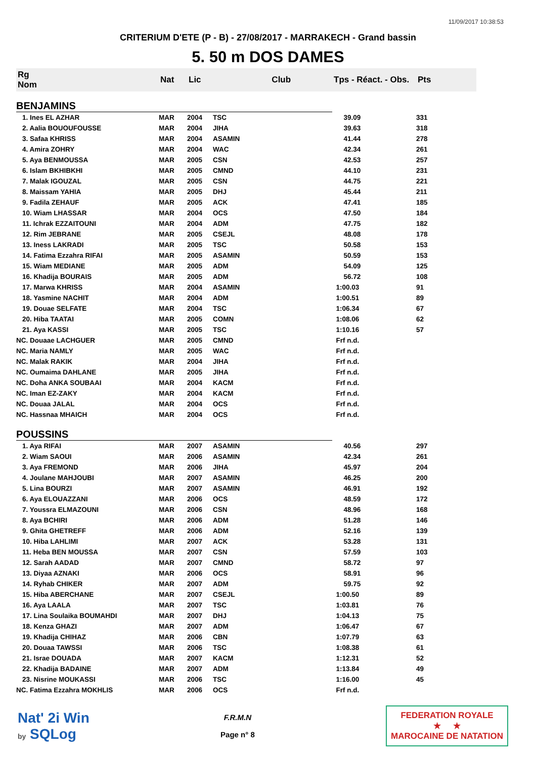11/09/2017 10:38:53
CRITERIUM D'ETE (P - B) - 27/08/2017 - MARRAKECH - Grand bassin
5. 50 m DOS DAMES
| Rg Nom | | Nat | Lic | Club | Tps - Réact. - Obs. | Pts |
| --- | --- | --- | --- | --- | --- | --- |
| BENJAMINS | | | | | | |
| 1. Ines EL AZHAR | | MAR | 2004 | TSC | 39.09 | 331 |
| 2. Aalia BOUOUFOUSSE | | MAR | 2004 | JIHA | 39.63 | 318 |
| 3. Safaa KHRISS | | MAR | 2004 | ASAMIN | 41.44 | 278 |
| 4. Amira ZOHRY | | MAR | 2004 | WAC | 42.34 | 261 |
| 5. Aya BENMOUSSA | | MAR | 2005 | CSN | 42.53 | 257 |
| 6. Islam BKHIBKHI | | MAR | 2005 | CMND | 44.10 | 231 |
| 7. Malak IGOUZAL | | MAR | 2005 | CSN | 44.75 | 221 |
| 8. Maissam YAHIA | | MAR | 2005 | DHJ | 45.44 | 211 |
| 9. Fadila ZEHAUF | | MAR | 2005 | ACK | 47.41 | 185 |
| 10. Wiam LHASSAR | | MAR | 2004 | OCS | 47.50 | 184 |
| 11. Ichrak EZZAITOUNI | | MAR | 2004 | ADM | 47.75 | 182 |
| 12. Rim JEBRANE | | MAR | 2005 | CSEJL | 48.08 | 178 |
| 13. Iness LAKRADI | | MAR | 2005 | TSC | 50.58 | 153 |
| 14. Fatima Ezzahra RIFAI | | MAR | 2005 | ASAMIN | 50.59 | 153 |
| 15. Wiam MEDIANE | | MAR | 2005 | ADM | 54.09 | 125 |
| 16. Khadija BOURAIS | | MAR | 2005 | ADM | 56.72 | 108 |
| 17. Marwa KHRISS | | MAR | 2004 | ASAMIN | 1:00.03 | 91 |
| 18. Yasmine NACHIT | | MAR | 2004 | ADM | 1:00.51 | 89 |
| 19. Douae SELFATE | | MAR | 2004 | TSC | 1:06.34 | 67 |
| 20. Hiba TAATAI | | MAR | 2005 | COMN | 1:08.06 | 62 |
| 21. Aya KASSI | | MAR | 2005 | TSC | 1:10.16 | 57 |
| NC. Douaae LACHGUER | | MAR | 2005 | CMND | Frf n.d. | |
| NC. Maria NAMLY | | MAR | 2005 | WAC | Frf n.d. | |
| NC. Malak RAKIK | | MAR | 2004 | JIHA | Frf n.d. | |
| NC. Oumaima DAHLANE | | MAR | 2005 | JIHA | Frf n.d. | |
| NC. Doha ANKA SOUBAAI | | MAR | 2004 | KACM | Frf n.d. | |
| NC. Iman EZ-ZAKY | | MAR | 2004 | KACM | Frf n.d. | |
| NC. Douaa JALAL | | MAR | 2004 | OCS | Frf n.d. | |
| NC. Hassnaa MHAICH | | MAR | 2004 | OCS | Frf n.d. | |
| POUSSINS | | | | | | |
| 1. Aya RIFAI | | MAR | 2007 | ASAMIN | 40.56 | 297 |
| 2. Wiam SAOUI | | MAR | 2006 | ASAMIN | 42.34 | 261 |
| 3. Aya FREMOND | | MAR | 2006 | JIHA | 45.97 | 204 |
| 4. Joulane MAHJOUBI | | MAR | 2007 | ASAMIN | 46.25 | 200 |
| 5. Lina BOURZI | | MAR | 2007 | ASAMIN | 46.91 | 192 |
| 6. Aya ELOUAZZANI | | MAR | 2006 | OCS | 48.59 | 172 |
| 7. Youssra ELMAZOUNI | | MAR | 2006 | CSN | 48.96 | 168 |
| 8. Aya BCHIRI | | MAR | 2006 | ADM | 51.28 | 146 |
| 9. Ghita GHETREFF | | MAR | 2006 | ADM | 52.16 | 139 |
| 10. Hiba LAHLIMI | | MAR | 2007 | ACK | 53.28 | 131 |
| 11. Heba BEN MOUSSA | | MAR | 2007 | CSN | 57.59 | 103 |
| 12. Sarah AADAD | | MAR | 2007 | CMND | 58.72 | 97 |
| 13. Diyaa AZNAKI | | MAR | 2006 | OCS | 58.91 | 96 |
| 14. Ryhab CHIKER | | MAR | 2007 | ADM | 59.75 | 92 |
| 15. Hiba ABERCHANE | | MAR | 2007 | CSEJL | 1:00.50 | 89 |
| 16. Aya LAALA | | MAR | 2007 | TSC | 1:03.81 | 76 |
| 17. Lina Soulaika BOUMAHDI | | MAR | 2007 | DHJ | 1:04.13 | 75 |
| 18. Kenza GHAZI | | MAR | 2007 | ADM | 1:06.47 | 67 |
| 19. Khadija CHIHAZ | | MAR | 2006 | CBN | 1:07.79 | 63 |
| 20. Douaa TAWSSI | | MAR | 2006 | TSC | 1:08.38 | 61 |
| 21. Israe DOUADA | | MAR | 2007 | KACM | 1:12.31 | 52 |
| 22. Khadija BADAINE | | MAR | 2007 | ADM | 1:13.84 | 49 |
| 23. Nisrine MOUKASSI | | MAR | 2006 | TSC | 1:16.00 | 45 |
| NC. Fatima Ezzahra MOKHLIS | | MAR | 2006 | OCS | Frf n.d. | |
Nat' 2i Win
by SQLog
F.R.M.N
Page n° 8
FEDERATION ROYALE
★ ★
MAROCAINE DE NATATION